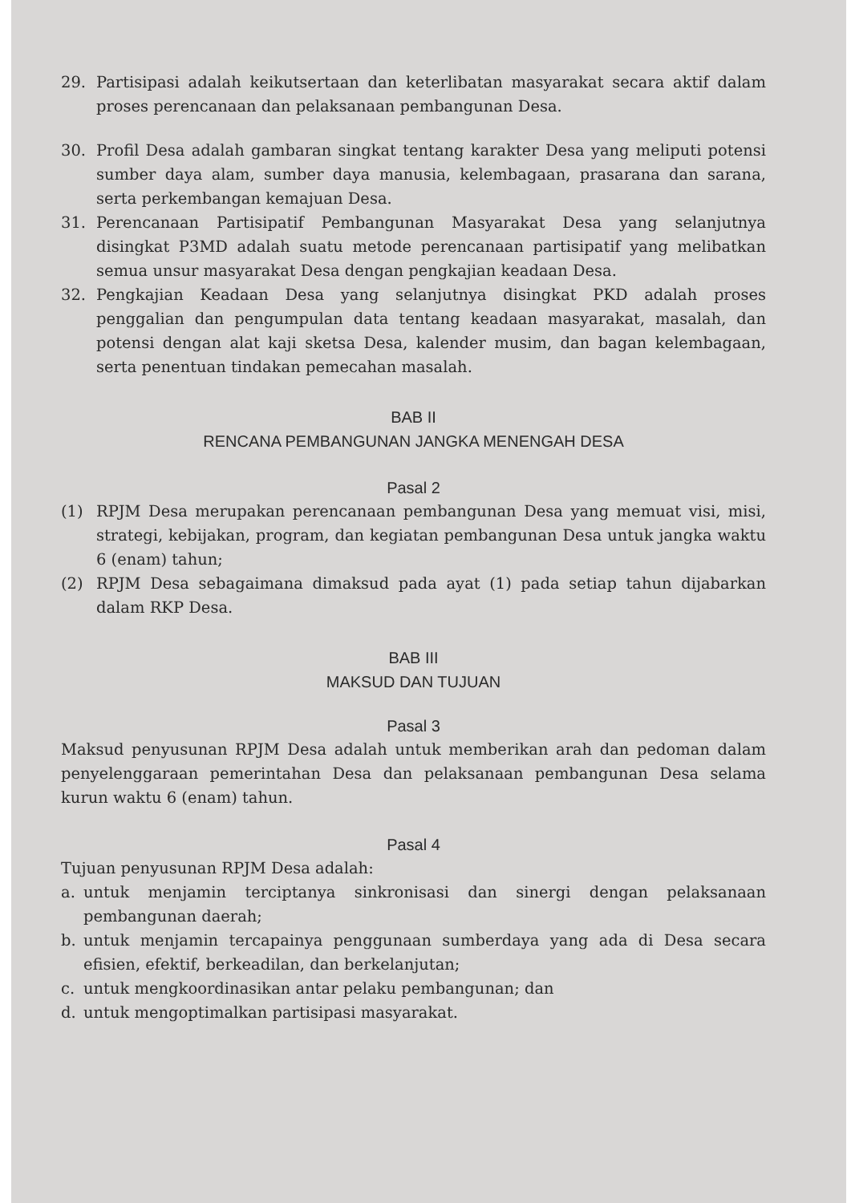29. Partisipasi adalah keikutsertaan dan keterlibatan masyarakat secara aktif dalam proses perencanaan dan pelaksanaan pembangunan Desa.
30. Profil Desa adalah gambaran singkat tentang karakter Desa yang meliputi potensi sumber daya alam, sumber daya manusia, kelembagaan, prasarana dan sarana, serta perkembangan kemajuan Desa.
31. Perencanaan Partisipatif Pembangunan Masyarakat Desa yang selanjutnya disingkat P3MD adalah suatu metode perencanaan partisipatif yang melibatkan semua unsur masyarakat Desa dengan pengkajian keadaan Desa.
32. Pengkajian Keadaan Desa yang selanjutnya disingkat PKD adalah proses penggalian dan pengumpulan data tentang keadaan masyarakat, masalah, dan potensi dengan alat kaji sketsa Desa, kalender musim, dan bagan kelembagaan, serta penentuan tindakan pemecahan masalah.
BAB II
RENCANA PEMBANGUNAN JANGKA MENENGAH DESA
Pasal 2
(1) RPJM Desa merupakan perencanaan pembangunan Desa yang memuat visi, misi, strategi, kebijakan, program, dan kegiatan pembangunan Desa untuk jangka waktu 6 (enam) tahun;
(2) RPJM Desa sebagaimana dimaksud pada ayat (1) pada setiap tahun dijabarkan dalam RKP Desa.
BAB III
MAKSUD DAN TUJUAN
Pasal 3
Maksud penyusunan RPJM Desa adalah untuk memberikan arah dan pedoman dalam penyelenggaraan pemerintahan Desa dan pelaksanaan pembangunan Desa selama kurun waktu 6 (enam) tahun.
Pasal 4
Tujuan penyusunan RPJM Desa adalah:
a. untuk menjamin terciptanya sinkronisasi dan sinergi dengan pelaksanaan pembangunan daerah;
b. untuk menjamin tercapainya penggunaan sumberdaya yang ada di Desa secara efisien, efektif, berkeadilan, dan berkelanjutan;
c. untuk mengkoordinasikan antar pelaku pembangunan; dan
d. untuk mengoptimalkan partisipasi masyarakat.